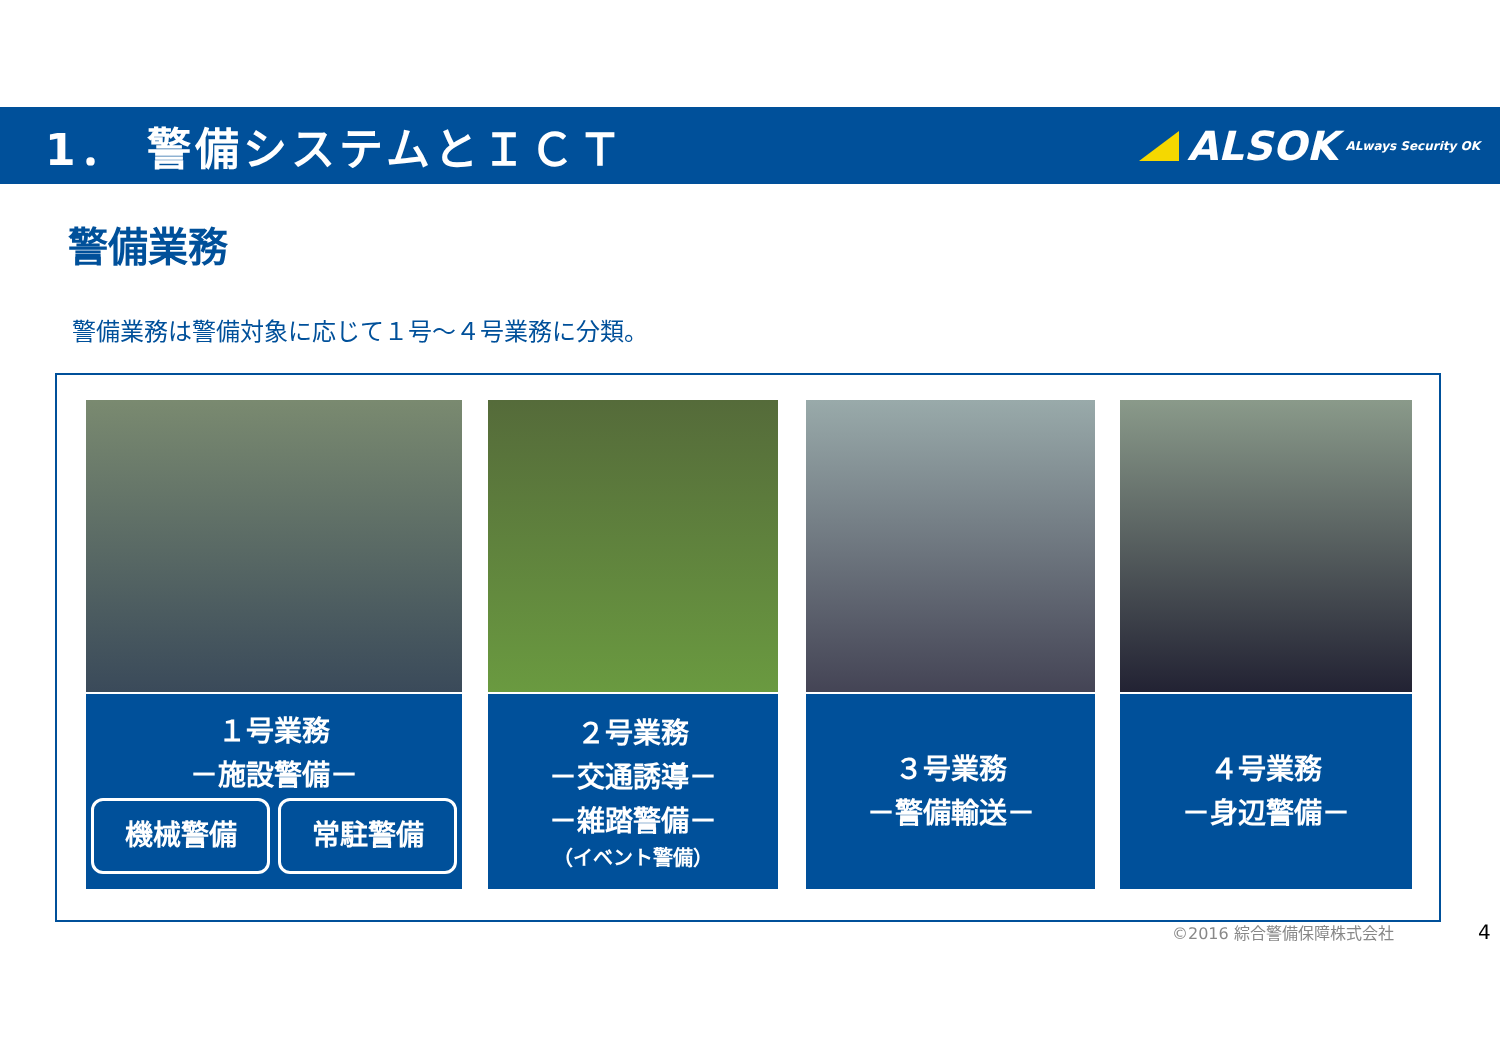1． 警備システムとＩＣＴ ALSOK ALways Security OK
警備業務
警備業務は警備対象に応じて１号～４号業務に分類。
１号業務
－施設警備－
機械警備 常駐警備
２号業務
－交通誘導－
－雑踏警備－
（イベント警備）
３号業務
－警備輸送－
４号業務
－身辺警備－
©2016 綜合警備保障株式会社 4